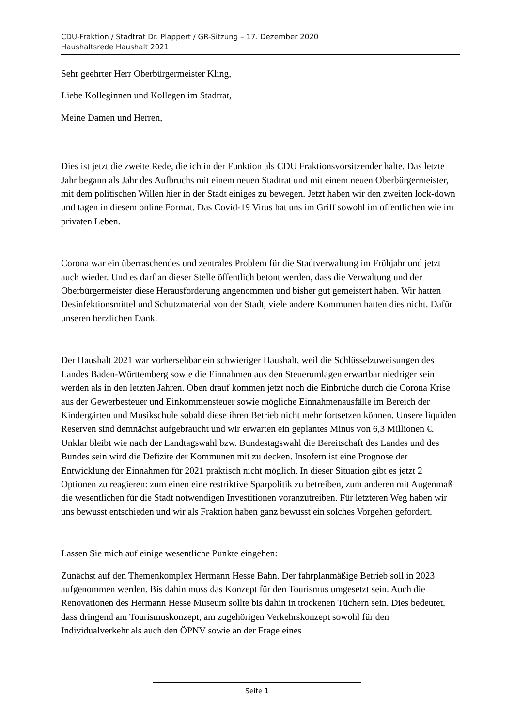CDU-Fraktion / Stadtrat Dr. Plappert / GR-Sitzung – 17. Dezember 2020
Haushaltsrede Haushalt 2021
Sehr geehrter Herr Oberbürgermeister Kling,
Liebe Kolleginnen und Kollegen im Stadtrat,
Meine Damen und Herren,
Dies ist jetzt die zweite Rede, die ich in der Funktion als CDU Fraktionsvorsitzender halte. Das letzte Jahr begann als Jahr des Aufbruchs mit einem neuen Stadtrat und mit einem neuen Oberbürgermeister, mit dem politischen Willen hier in der Stadt einiges zu bewegen. Jetzt haben wir den zweiten lock-down und tagen in diesem online Format. Das Covid-19 Virus hat uns im Griff sowohl im öffentlichen wie im privaten Leben.
Corona war ein überraschendes und zentrales Problem für die Stadtverwaltung im Frühjahr und jetzt auch wieder. Und es darf an dieser Stelle öffentlich betont werden, dass die Verwaltung und der Oberbürgermeister diese Herausforderung angenommen und bisher gut gemeistert haben. Wir hatten Desinfektionsmittel und Schutzmaterial von der Stadt, viele andere Kommunen hatten dies nicht. Dafür unseren herzlichen Dank.
Der Haushalt 2021 war vorhersehbar ein schwieriger Haushalt, weil die Schlüsselzuweisungen des Landes Baden-Württemberg sowie die Einnahmen aus den Steuerumlagen erwartbar niedriger sein werden als in den letzten Jahren. Oben drauf kommen jetzt noch die Einbrüche durch die Corona Krise aus der Gewerbesteuer und Einkommensteuer sowie mögliche Einnahmenausfälle im Bereich der Kindergärten und Musikschule sobald diese ihren Betrieb nicht mehr fortsetzen können. Unsere liquiden Reserven sind demnächst aufgebraucht und wir erwarten ein geplantes Minus von 6,3 Millionen €. Unklar bleibt wie nach der Landtagswahl bzw. Bundestagswahl die Bereitschaft des Landes und des Bundes sein wird die Defizite der Kommunen mit zu decken. Insofern ist eine Prognose der Entwicklung der Einnahmen für 2021 praktisch nicht möglich. In dieser Situation gibt es jetzt 2 Optionen zu reagieren: zum einen eine restriktive Sparpolitik zu betreiben, zum anderen mit Augenmaß die wesentlichen für die Stadt notwendigen Investitionen voranzutreiben. Für letzteren Weg haben wir uns bewusst entschieden und wir als Fraktion haben ganz bewusst ein solches Vorgehen gefordert.
Lassen Sie mich auf einige wesentliche Punkte eingehen:
Zunächst auf den Themenkomplex Hermann Hesse Bahn. Der fahrplanmäßige Betrieb soll in 2023 aufgenommen werden. Bis dahin muss das Konzept für den Tourismus umgesetzt sein. Auch die Renovationen des Hermann Hesse Museum sollte bis dahin in trockenen Tüchern sein. Dies bedeutet, dass dringend am Tourismuskonzept, am zugehörigen Verkehrskonzept sowohl für den Individualverkehr als auch den ÖPNV sowie an der Frage eines
Seite 1